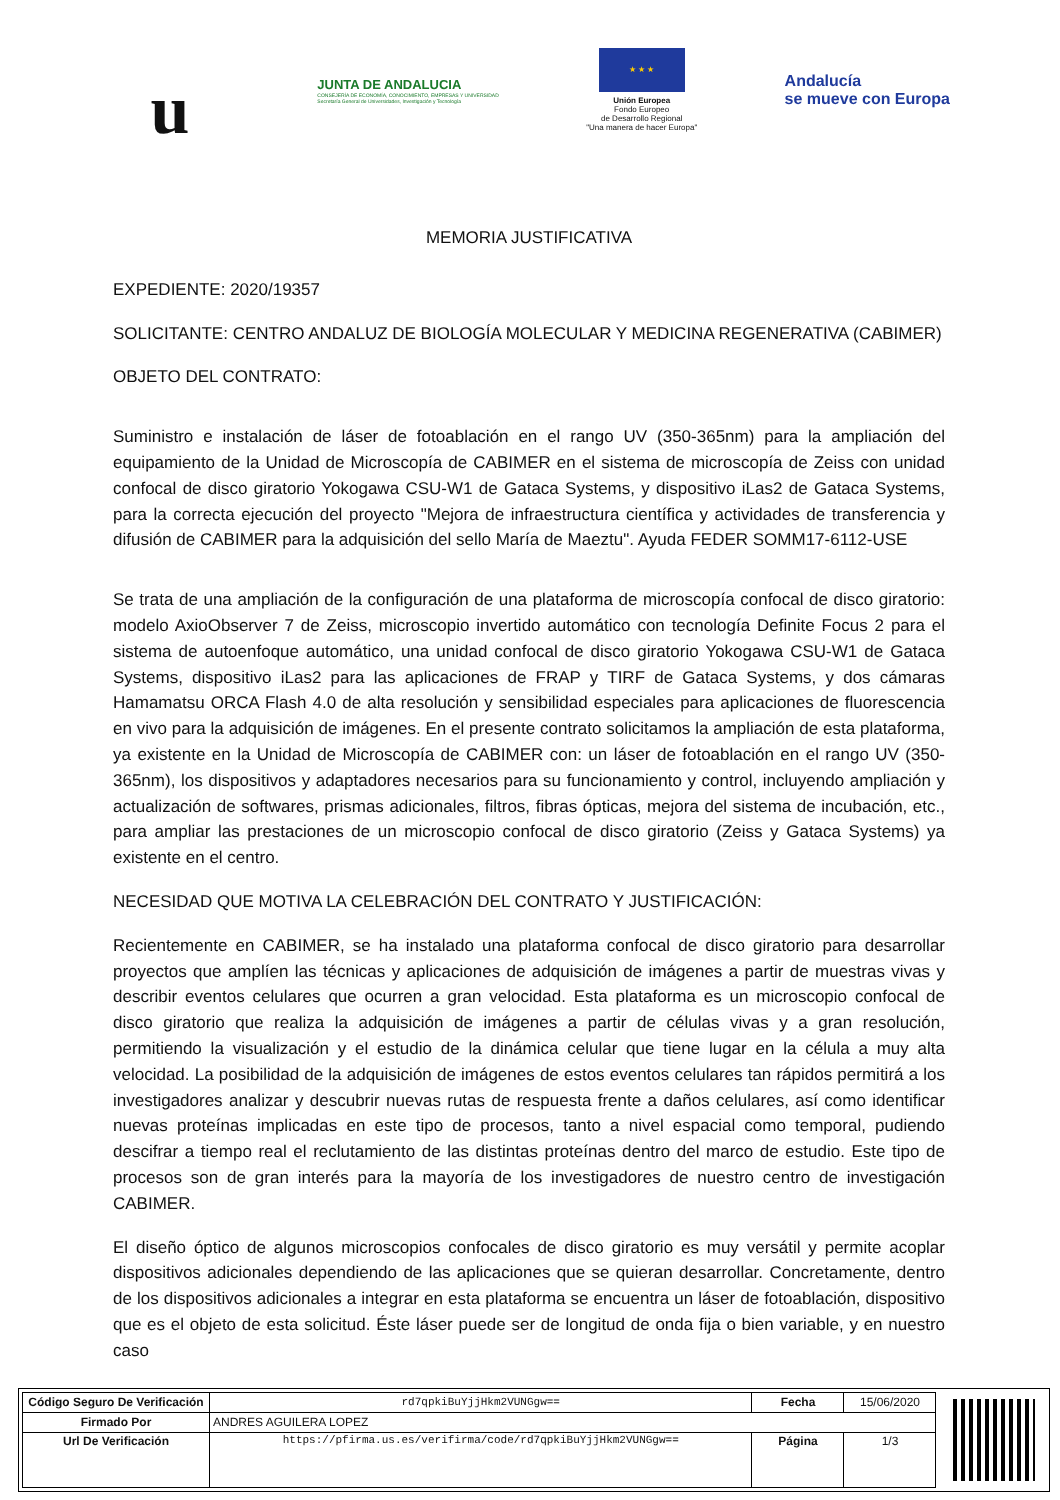u
JUNTA DE ANDALUCIA
CONSEJERÍA DE ECONOMÍA, CONOCIMIENTO, EMPRESAS Y UNIVERSIDAD
Secretaría General de Universidades, Investigación y Tecnología
★ ★ ★
Unión Europea
Fondo Europeo
de Desarrollo Regional
"Una manera de hacer Europa"
Andalucía
se mueve con Europa
MEMORIA JUSTIFICATIVA
EXPEDIENTE: 2020/19357
SOLICITANTE: CENTRO ANDALUZ DE BIOLOGÍA MOLECULAR Y MEDICINA REGENERATIVA (CABIMER)
OBJETO DEL CONTRATO:
Suministro e instalación de láser de fotoablación en el rango UV (350-365nm) para la ampliación del equipamiento de la Unidad de Microscopía de CABIMER en el sistema de microscopía de Zeiss con unidad confocal de disco giratorio Yokogawa CSU-W1 de Gataca Systems, y dispositivo iLas2 de Gataca Systems, para la correcta ejecución del proyecto "Mejora de infraestructura científica y actividades de transferencia y difusión de CABIMER para la adquisición del sello María de Maeztu". Ayuda FEDER SOMM17-6112-USE
Se trata de una ampliación de la configuración de una plataforma de microscopía confocal de disco giratorio: modelo AxioObserver 7 de Zeiss, microscopio invertido automático con tecnología Definite Focus 2 para el sistema de autoenfoque automático, una unidad confocal de disco giratorio Yokogawa CSU-W1 de Gataca Systems, dispositivo iLas2 para las aplicaciones de FRAP y TIRF de Gataca Systems, y dos cámaras Hamamatsu ORCA Flash 4.0 de alta resolución y sensibilidad especiales para aplicaciones de fluorescencia en vivo para la adquisición de imágenes. En el presente contrato solicitamos la ampliación de esta plataforma, ya existente en la Unidad de Microscopía de CABIMER con: un láser de fotoablación en el rango UV (350-365nm), los dispositivos y adaptadores necesarios para su funcionamiento y control, incluyendo ampliación y actualización de softwares, prismas adicionales, filtros, fibras ópticas, mejora del sistema de incubación, etc., para ampliar las prestaciones de un microscopio confocal de disco giratorio (Zeiss y Gataca Systems) ya existente en el centro.
NECESIDAD QUE MOTIVA LA CELEBRACIÓN DEL CONTRATO Y JUSTIFICACIÓN:
Recientemente en CABIMER, se ha instalado una plataforma confocal de disco giratorio para desarrollar proyectos que amplíen las técnicas y aplicaciones de adquisición de imágenes a partir de muestras vivas y describir eventos celulares que ocurren a gran velocidad. Esta plataforma es un microscopio confocal de disco giratorio que realiza la adquisición de imágenes a partir de células vivas y a gran resolución, permitiendo la visualización y el estudio de la dinámica celular que tiene lugar en la célula a muy alta velocidad. La posibilidad de la adquisición de imágenes de estos eventos celulares tan rápidos permitirá a los investigadores analizar y descubrir nuevas rutas de respuesta frente a daños celulares, así como identificar nuevas proteínas implicadas en este tipo de procesos, tanto a nivel espacial como temporal, pudiendo descifrar a tiempo real el reclutamiento de las distintas proteínas dentro del marco de estudio. Este tipo de procesos son de gran interés para la mayoría de los investigadores de nuestro centro de investigación CABIMER.
El diseño óptico de algunos microscopios confocales de disco giratorio es muy versátil y permite acoplar dispositivos adicionales dependiendo de las aplicaciones que se quieran desarrollar. Concretamente, dentro de los dispositivos adicionales a integrar en esta plataforma se encuentra un láser de fotoablación, dispositivo que es el objeto de esta solicitud. Éste láser puede ser de longitud de onda fija o bien variable, y en nuestro caso
| Código Seguro De Verificación | rd7qpkiBuYjjHkm2VUNGgw== | Fecha | 15/06/2020 |
| Firmado Por | ANDRES AGUILERA LOPEZ | | |
| Url De Verificación | https://pfirma.us.es/verifirma/code/rd7qpkiBuYjjHkm2VUNGgw== | Página | 1/3 |